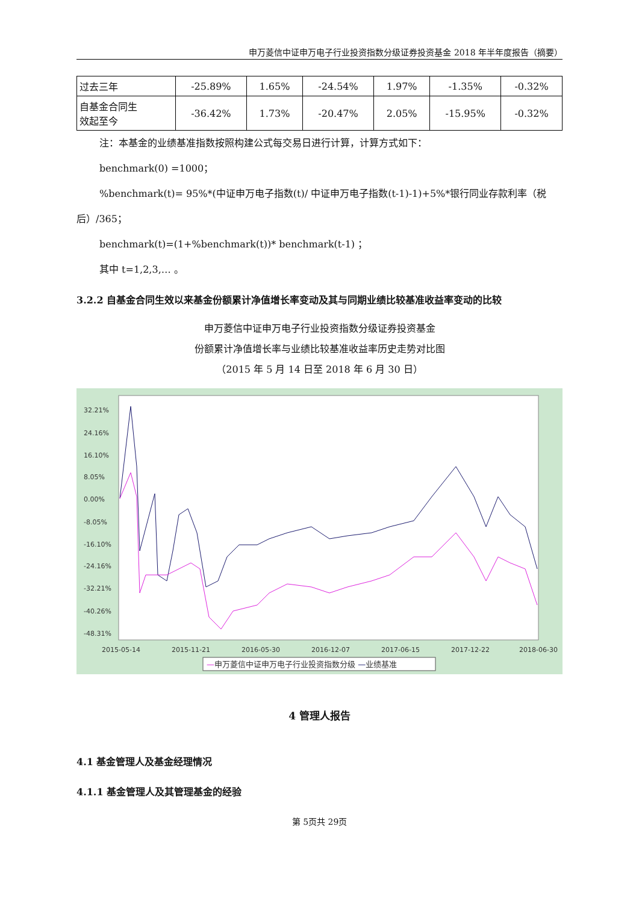申万菱信中证申万电子行业投资指数分级证券投资基金 2018 年半年度报告（摘要）
| 过去三年 | -25.89% | 1.65% | -24.54% | 1.97% | -1.35% | -0.32% |
| 自基金合同生 效起至今 | -36.42% | 1.73% | -20.47% | 2.05% | -15.95% | -0.32% |
注：本基金的业绩基准指数按照构建公式每交易日进行计算，计算方式如下：
benchmark(0) =1000；
%benchmark(t)= 95%*(中证申万电子指数(t)/ 中证申万电子指数(t-1)-1)+5%*银行同业存款利率（税后）/365；
benchmark(t)=(1+%benchmark(t))* benchmark(t-1) ；
其中 t=1,2,3,… 。
3.2.2 自基金合同生效以来基金份额累计净值增长率变动及其与同期业绩比较基准收益率变动的比较
申万菱信中证申万电子行业投资指数分级证券投资基金
份额累计净值增长率与业绩比较基准收益率历史走势对比图
（2015 年 5 月 14 日至 2018 年 6 月 30 日）
32.21%
24.16%
16.10%
8.05%
0.00%
-8.05%
-16.10%
-24.16%
-32.21%
-40.26%
-48.31%
2015-05-14
2015-11-21
2016-05-30
2016-12-07
2017-06-15
2017-12-22
2018-06-30
—申万菱信中证申万电子行业投资指数分级 —业绩基准
4 管理人报告
4.1 基金管理人及基金经理情况
4.1.1 基金管理人及其管理基金的经验
第 5页共 29页